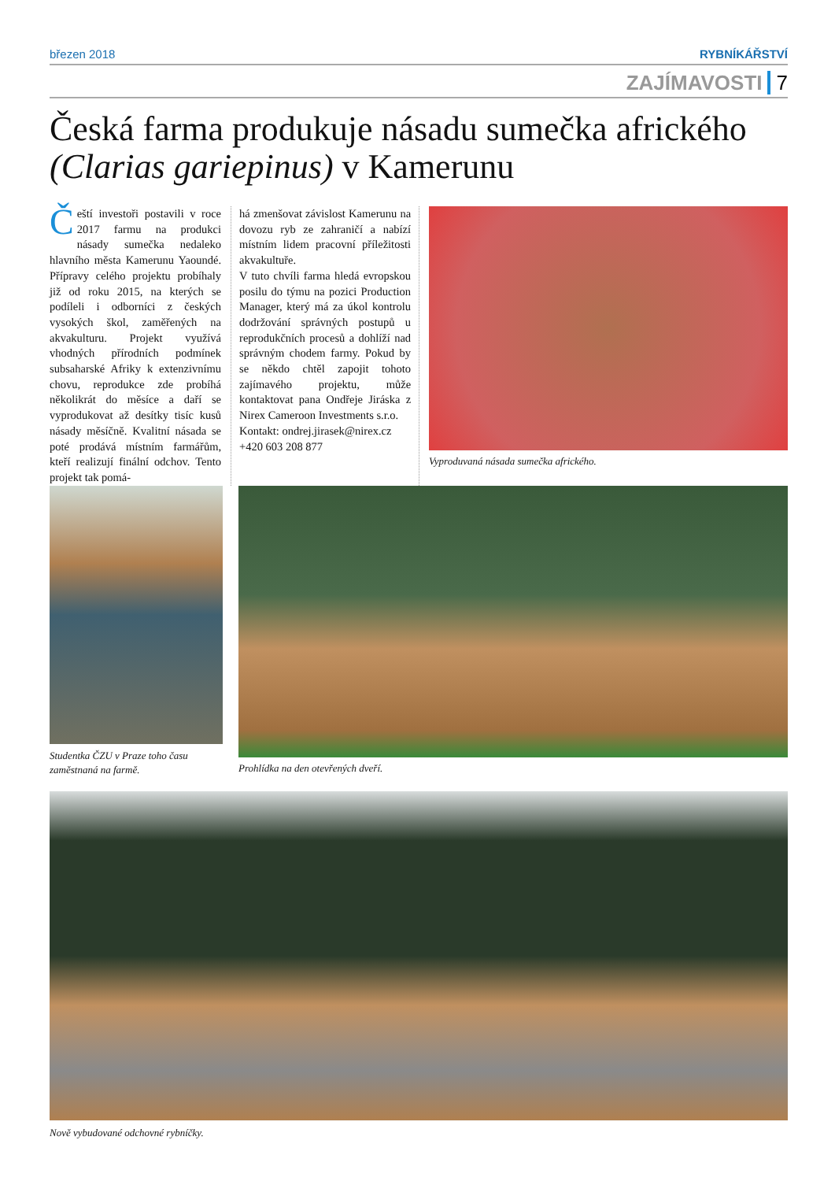březen 2018 RYBNÍKÁŘSTVÍ
ZAJÍMAVOSTI 7
Česká farma produkuje násadu sumečka afrického (Clarias gariepinus) v Kamerunu
Čeští investoři postavili v roce 2017 farmu na produkci násady sumečka nedaleko hlavního města Kamerunu Yaoundé. Přípravy celého projektu probíhaly již od roku 2015, na kterých se podíleli i odborníci z českých vysokých škol, zaměřených na akvakulturu. Projekt využívá vhodných přírodních podmínek subsaharské Afriky k extenzivnímu chovu, reprodukce zde probíhá několikrát do měsíce a daří se vyprodukovat až desítky tisíc kusů násady měsíčně. Kvalitní násada se poté prodává místním farmářům, kteří realizují finální odchov. Tento projekt tak pomá-
há zmenšovat závislost Kamerunu na dovozu ryb ze zahraničí a nabízí místním lidem pracovní příležitosti akvakultuře.
V tuto chvíli farma hledá evropskou posilu do týmu na pozici Production Manager, který má za úkol kontrolu dodržování správných postupů u reprodukčních procesů a dohlíží nad správným chodem farmy. Pokud by se někdo chtěl zapojit tohoto zajímavého projektu, může kontaktovat pana Ondřeje Jiráska z Nirex Cameroon Investments s.r.o.
Kontakt: ondrej.jirasek@nirex.cz
+420 603 208 877
Vyproduvaná násada sumečka afrického.
Studentka ČZU v Praze toho času zaměstnaná na farmě.
Prohlídka na den otevřených dveří.
Nově vybudované odchovné rybníčky.